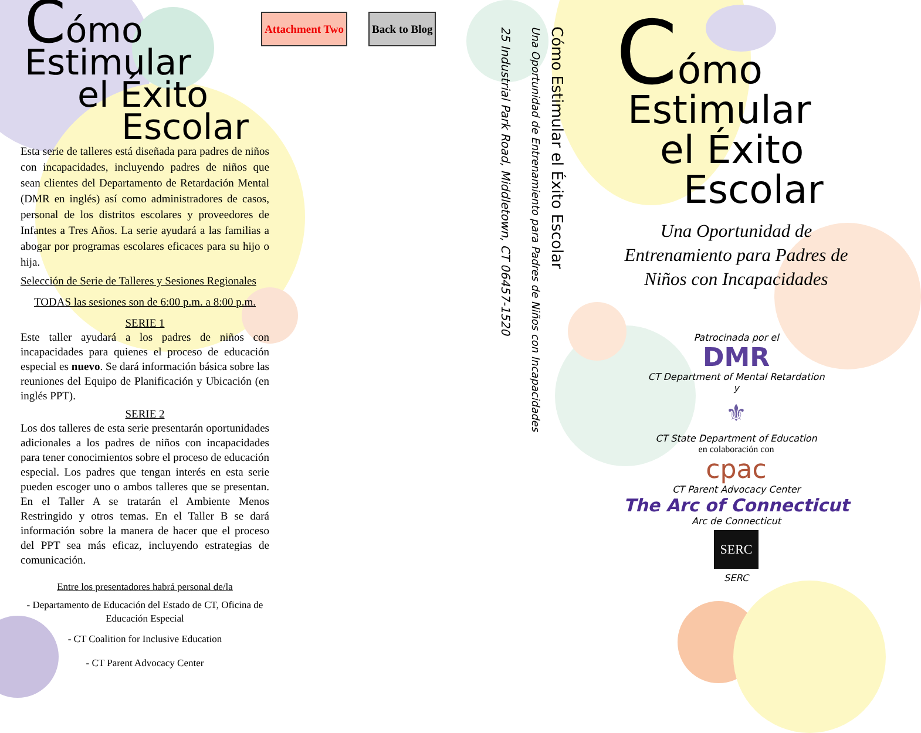Attachment Two Back to Blog
Cómo Estimular
el Éxito
Escolar
Esta serie de talleres está diseñada para padres de niños con incapacidades, incluyendo padres de niños que sean clientes del Departamento de Retardación Mental (DMR en inglés) así como administradores de casos, personal de los distritos escolares y proveedores de Infantes a Tres Años. La serie ayudará a las familias a abogar por programas escolares eficaces para su hijo o hija.
Selección de Serie de Talleres y Sesiones Regionales
TODAS las sesiones son de 6:00 p.m. a 8:00 p.m.
SERIE 1
Este taller ayudará a los padres de niños con incapacidades para quienes el proceso de educación especial es nuevo. Se dará información básica sobre las reuniones del Equipo de Planificación y Ubicación (en inglés PPT).
SERIE 2
Los dos talleres de esta serie presentarán oportunidades adicionales a los padres de niños con incapacidades para tener conocimientos sobre el proceso de educación especial. Los padres que tengan interés en esta serie pueden escoger uno o ambos talleres que se presentan. En el Taller A se tratarán el Ambiente Menos Restringido y otros temas. En el Taller B se dará información sobre la manera de hacer que el proceso del PPT sea más eficaz, incluyendo estrategias de comunicación.
Entre los presentadores habrá personal de/la
- Departamento de Educación del Estado de CT, Oficina de Educación Especial
- CT Coalition for Inclusive Education
- CT Parent Advocacy Center
25 Industrial Park Road, Middletown, CT 06457-1520
Una Oportunidad de Entrenamiento para Padres de Niños con Incapacidades
Cómo Estimular el Éxito Escolar
Cómo
Estimular
el Éxito
Escolar
Una Oportunidad de Entrenamiento para Padres de Niños con Incapacidades
Patrocinada por el
DMR
CT Department of Mental Retardation
y
⚜
CT State Department of Education
en colaboración con
cpac
CT Parent Advocacy Center
The Arc of Connecticut
Arc de Connecticut
SERC
SERC